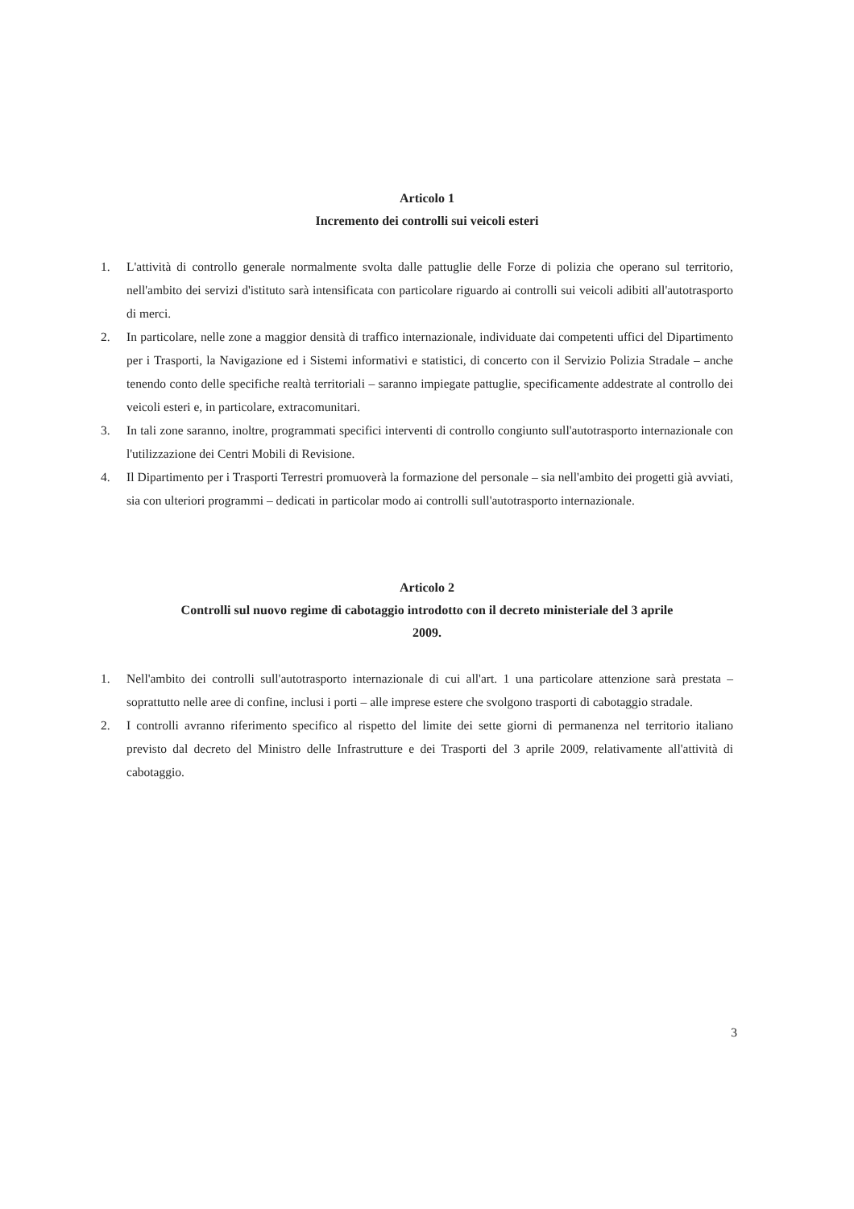Articolo 1
Incremento dei controlli sui veicoli esteri
1. L'attività di controllo generale normalmente svolta dalle pattuglie delle Forze di polizia che operano sul territorio, nell'ambito dei servizi d'istituto sarà intensificata con particolare riguardo ai controlli sui veicoli adibiti all'autotrasporto di merci.
2. In particolare, nelle zone a maggior densità di traffico internazionale, individuate dai competenti uffici del Dipartimento per i Trasporti, la Navigazione ed i Sistemi informativi e statistici, di concerto con il Servizio Polizia Stradale – anche tenendo conto delle specifiche realtà territoriali – saranno impiegate pattuglie, specificamente addestrate al controllo dei veicoli esteri e, in particolare, extracomunitari.
3. In tali zone saranno, inoltre, programmati specifici interventi di controllo congiunto sull'autotrasporto internazionale con l'utilizzazione dei Centri Mobili di Revisione.
4. Il Dipartimento per i Trasporti Terrestri promuoverà la formazione del personale – sia nell'ambito dei progetti già avviati, sia con ulteriori programmi – dedicati in particolar modo ai controlli sull'autotrasporto internazionale.
Articolo 2
Controlli sul nuovo regime di cabotaggio introdotto con il decreto ministeriale del 3 aprile
2009.
1. Nell'ambito dei controlli sull'autotrasporto internazionale di cui all'art. 1 una particolare attenzione sarà prestata – soprattutto nelle aree di confine, inclusi i porti – alle imprese estere che svolgono trasporti di cabotaggio stradale.
2. I controlli avranno riferimento specifico al rispetto del limite dei sette giorni di permanenza nel territorio italiano previsto dal decreto del Ministro delle Infrastrutture e dei Trasporti del 3 aprile 2009, relativamente all'attività di cabotaggio.
3